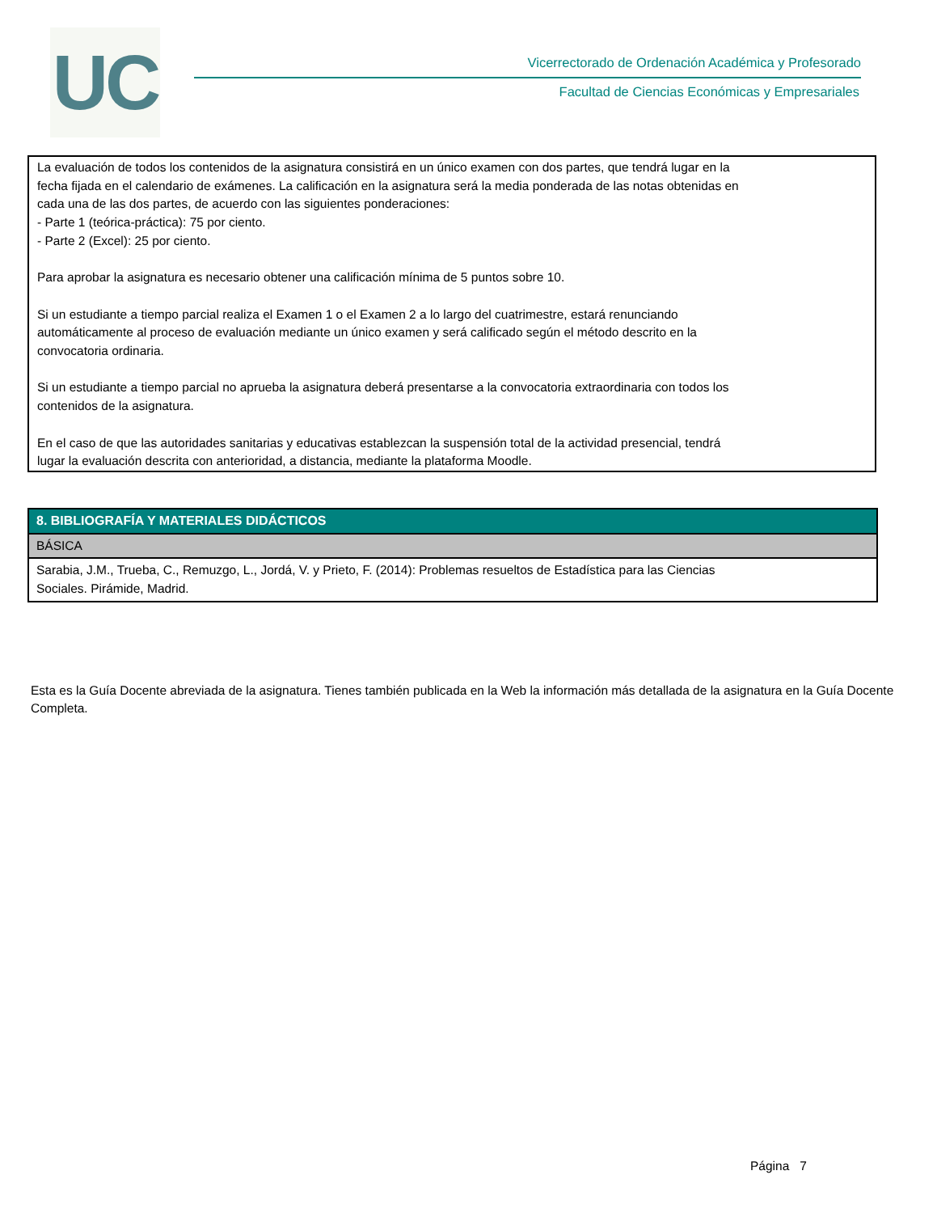UC
Vicerrectorado de Ordenación Académica y Profesorado
Facultad de Ciencias Económicas y Empresariales
La evaluación de todos los contenidos de la asignatura consistirá en un único examen con dos partes, que tendrá lugar en la
fecha fijada en el calendario de exámenes. La calificación en la asignatura será la media ponderada de las notas obtenidas en
cada una de las dos partes, de acuerdo con las siguientes ponderaciones:
- Parte 1 (teórica-práctica): 75 por ciento.
- Parte 2 (Excel): 25 por ciento.
Para aprobar la asignatura es necesario obtener una calificación mínima de 5 puntos sobre 10.
Si un estudiante a tiempo parcial realiza el Examen 1 o el Examen 2 a lo largo del cuatrimestre, estará renunciando
automáticamente al proceso de evaluación mediante un único examen y será calificado según el método descrito en la
convocatoria ordinaria.
Si un estudiante a tiempo parcial no aprueba la asignatura deberá presentarse a la convocatoria extraordinaria con todos los
contenidos de la asignatura.
En el caso de que las autoridades sanitarias y educativas establezcan la suspensión total de la actividad presencial, tendrá
lugar la evaluación descrita con anterioridad, a distancia, mediante la plataforma Moodle.
| 8. BIBLIOGRAFÍA Y MATERIALES DIDÁCTICOS |
| --- |
| BÁSICA |
| Sarabia, J.M., Trueba, C., Remuzgo, L., Jordá, V. y Prieto, F. (2014): Problemas resueltos de Estadística para las Ciencias Sociales. Pirámide, Madrid. |
Esta es la Guía Docente abreviada de la asignatura. Tienes también publicada en la Web la información más detallada de la asignatura en la Guía Docente Completa.
Página 7